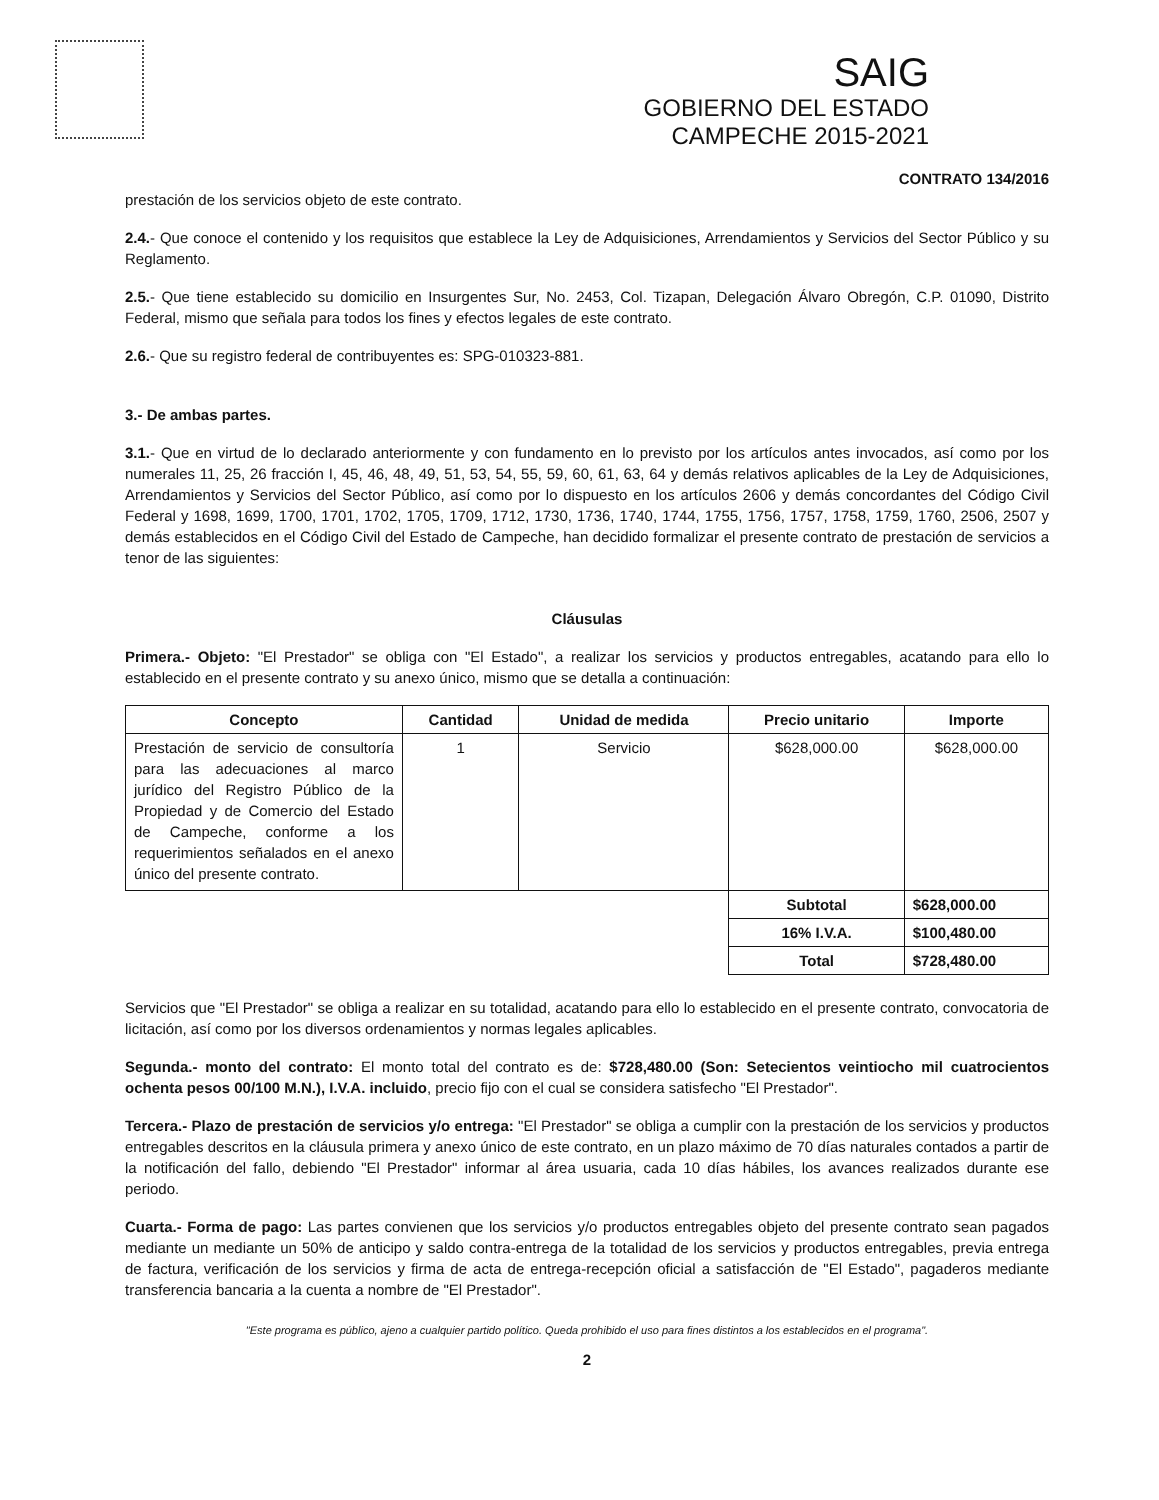SAIG
GOBIERNO DEL ESTADO
CAMPECHE 2015-2021
CONTRATO 134/2016
prestación de los servicios objeto de este contrato.
2.4.- Que conoce el contenido y los requisitos que establece la Ley de Adquisiciones, Arrendamientos y Servicios del Sector Público y su Reglamento.
2.5.- Que tiene establecido su domicilio en Insurgentes Sur, No. 2453, Col. Tizapan, Delegación Álvaro Obregón, C.P. 01090, Distrito Federal, mismo que señala para todos los fines y efectos legales de este contrato.
2.6.- Que su registro federal de contribuyentes es: SPG-010323-881.
3.- De ambas partes.
3.1.- Que en virtud de lo declarado anteriormente y con fundamento en lo previsto por los artículos antes invocados, así como por los numerales 11, 25, 26 fracción I, 45, 46, 48, 49, 51, 53, 54, 55, 59, 60, 61, 63, 64 y demás relativos aplicables de la Ley de Adquisiciones, Arrendamientos y Servicios del Sector Público, así como por lo dispuesto en los artículos 2606 y demás concordantes del Código Civil Federal y 1698, 1699, 1700, 1701, 1702, 1705, 1709, 1712, 1730, 1736, 1740, 1744, 1755, 1756, 1757, 1758, 1759, 1760, 2506, 2507 y demás establecidos en el Código Civil del Estado de Campeche, han decidido formalizar el presente contrato de prestación de servicios a tenor de las siguientes:
Cláusulas
Primera.- Objeto: "El Prestador" se obliga con "El Estado", a realizar los servicios y productos entregables, acatando para ello lo establecido en el presente contrato y su anexo único, mismo que se detalla a continuación:
| Concepto | Cantidad | Unidad de medida | Precio unitario | Importe |
| --- | --- | --- | --- | --- |
| Prestación de servicio de consultoría para las adecuaciones al marco jurídico del Registro Público de la Propiedad y de Comercio del Estado de Campeche, conforme a los requerimientos señalados en el anexo único del presente contrato. | 1 | Servicio | $628,000.00 | $628,000.00 |
| | | | Subtotal | $628,000.00 |
| | | | 16% I.V.A. | $100,480.00 |
| | | | Total | $728,480.00 |
Servicios que "El Prestador" se obliga a realizar en su totalidad, acatando para ello lo establecido en el presente contrato, convocatoria de licitación, así como por los diversos ordenamientos y normas legales aplicables.
Segunda.- monto del contrato: El monto total del contrato es de: $728,480.00 (Son: Setecientos veintiocho mil cuatrocientos ochenta pesos 00/100 M.N.), I.V.A. incluido, precio fijo con el cual se considera satisfecho "El Prestador".
Tercera.- Plazo de prestación de servicios y/o entrega: "El Prestador" se obliga a cumplir con la prestación de los servicios y productos entregables descritos en la cláusula primera y anexo único de este contrato, en un plazo máximo de 70 días naturales contados a partir de la notificación del fallo, debiendo "El Prestador" informar al área usuaria, cada 10 días hábiles, los avances realizados durante ese periodo.
Cuarta.- Forma de pago: Las partes convienen que los servicios y/o productos entregables objeto del presente contrato sean pagados mediante un mediante un 50% de anticipo y saldo contra-entrega de la totalidad de los servicios y productos entregables, previa entrega de factura, verificación de los servicios y firma de acta de entrega-recepción oficial a satisfacción de "El Estado", pagaderos mediante transferencia bancaria a la cuenta a nombre de "El Prestador".
"Este programa es público, ajeno a cualquier partido político. Queda prohibido el uso para fines distintos a los establecidos en el programa".
2